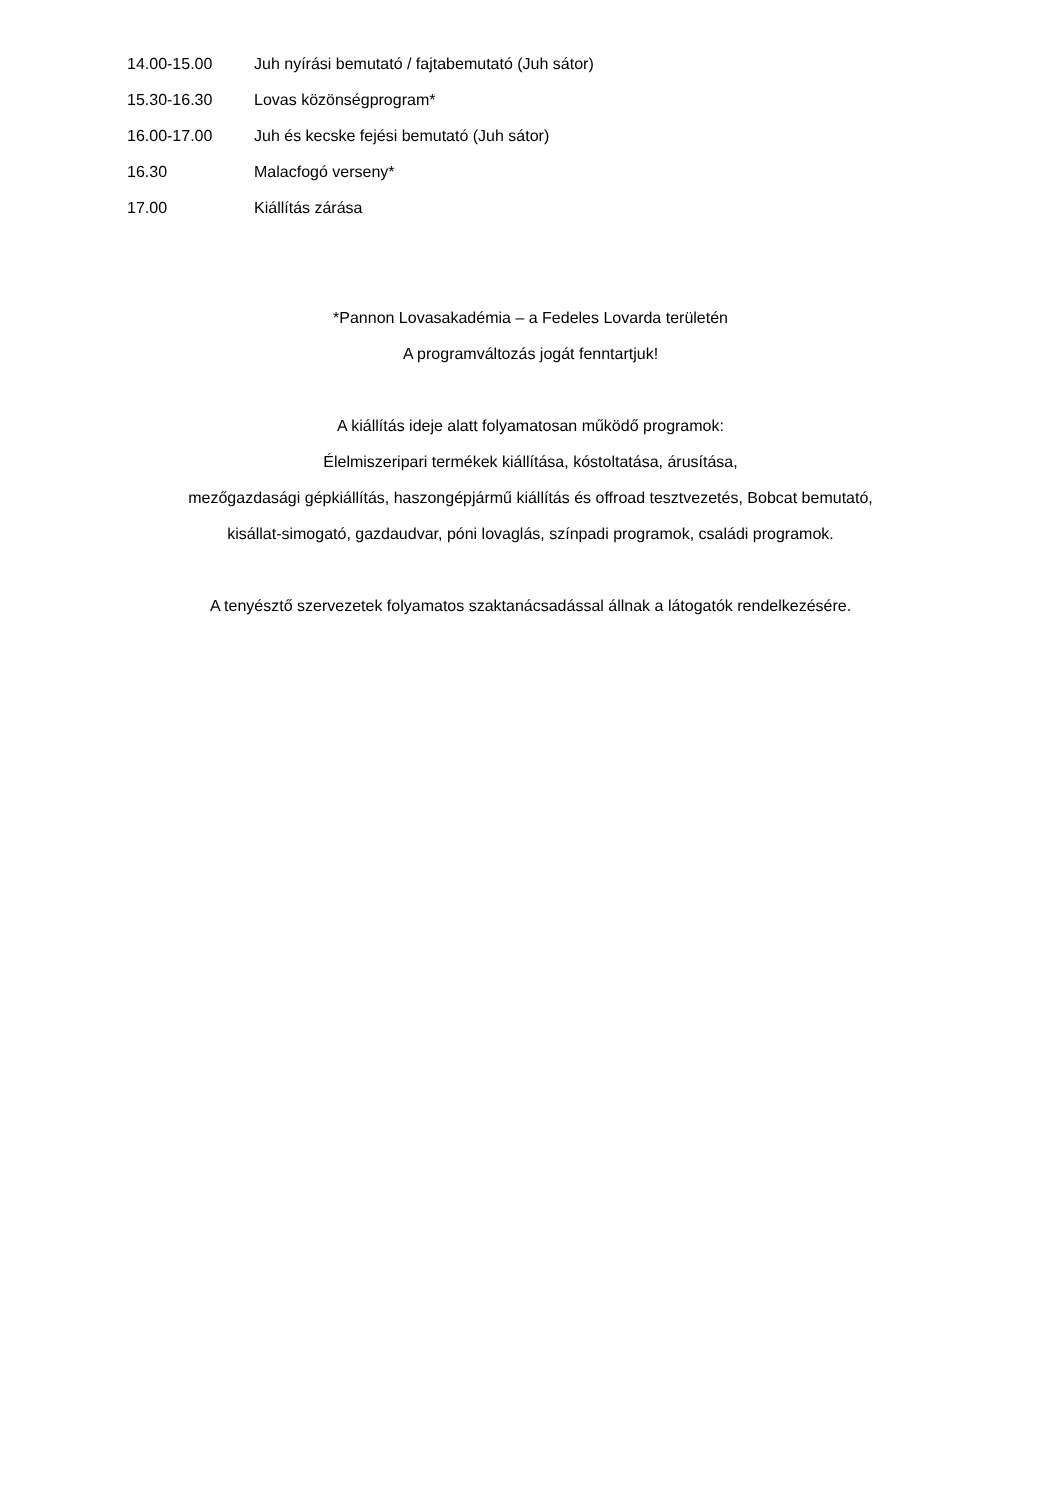14.00-15.00 Juh nyírási bemutató / fajtabemutató (Juh sátor)
15.30-16.30 Lovas közönségprogram*
16.00-17.00 Juh és kecske fejési bemutató (Juh sátor)
16.30 Malacfogó verseny*
17.00 Kiállítás zárása
*Pannon Lovasakadémia – a Fedeles Lovarda területén
A programváltozás jogát fenntartjuk!
A kiállítás ideje alatt folyamatosan működő programok:
Élelmiszeripari termékek kiállítása, kóstoltatása, árusítása,
mezőgazdasági gépkiállítás, haszongépjármű kiállítás és offroad tesztvezetés, Bobcat bemutató,
kisállat-simogató, gazdaudvar, póni lovaglás, színpadi programok, családi programok.
A tenyésztő szervezetek folyamatos szaktanácsadással állnak a látogatók rendelkezésére.